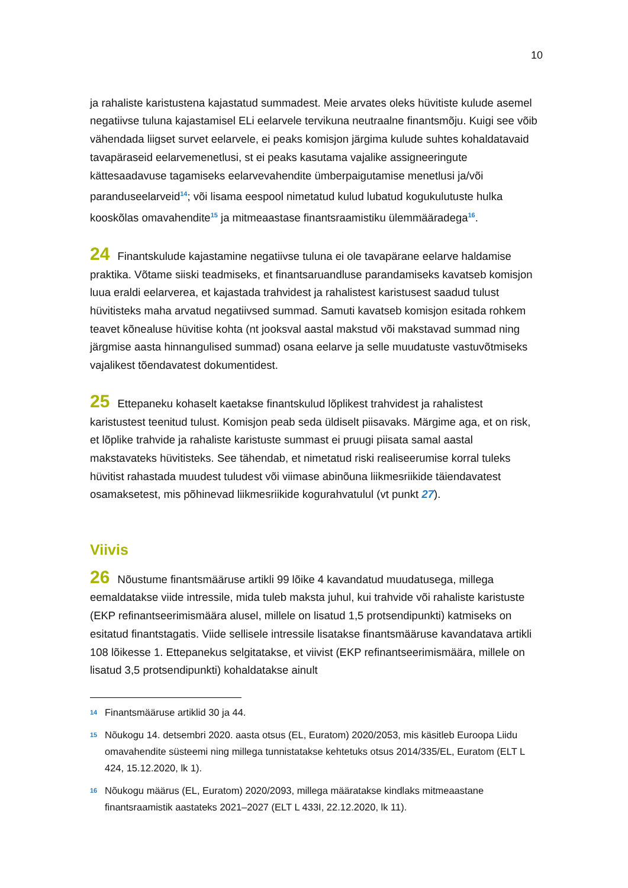10
ja rahaliste karistustena kajastatud summadest. Meie arvates oleks hüvitiste kulude asemel negatiivse tuluna kajastamisel ELi eelarvele tervikuna neutraalne finantsmõju. Kuigi see võib vähendada liigset survet eelarvele, ei peaks komisjon järgima kulude suhtes kohaldatavaid tavapäraseid eelarvemenetlusi, st ei peaks kasutama vajalike assigneeringute kättesaadavuse tagamiseks eelarvevahendite ümberpaigutamise menetlusi ja/või paranduseelarveid<sup>14</sup>; või lisama eespool nimetatud kulud lubatud kogukulutuste hulka kooskõlas omavahendite<sup>15</sup> ja mitmeaastase finantsraamistiku ülemmääradega<sup>16</sup>.
24 Finantskulude kajastamine negatiivse tuluna ei ole tavapärane eelarve haldamise praktika. Võtame siiski teadmiseks, et finantsaruandluse parandamiseks kavatseb komisjon luua eraldi eelarverea, et kajastada trahvidest ja rahalistest karistusest saadud tulust hüvitisteks maha arvatud negatiivsed summad. Samuti kavatseb komisjon esitada rohkem teavet kõnealuse hüvitise kohta (nt jooksval aastal makstud või makstavad summad ning järgmise aasta hinnangulised summad) osana eelarve ja selle muudatuste vastuvõtmiseks vajalikest tõendavatest dokumentidest.
25 Ettepaneku kohaselt kaetakse finantskulud lõplikest trahvidest ja rahalistest karistustest teenitud tulust. Komisjon peab seda üldiselt piisavaks. Märgime aga, et on risk, et lõplike trahvide ja rahaliste karistuste summast ei pruugi piisata samal aastal makstavateks hüvitisteks. See tähendab, et nimetatud riski realiseerumise korral tuleks hüvitist rahastada muudest tuludest või viimase abinõuna liikmesriikide täiendavatest osamaksetest, mis põhinevad liikmesriikide kogurahvatulul (vt punkt 27).
Viivis
26 Nõustume finantsmääruse artikli 99 lõike 4 kavandatud muudatusega, millega eemaldatakse viide intressile, mida tuleb maksta juhul, kui trahvide või rahaliste karistuste (EKP refinantseerimismäära alusel, millele on lisatud 1,5 protsendipunkti) katmiseks on esitatud finantstagatis. Viide sellisele intressile lisatakse finantsmääruse kavandatava artikli 108 lõikesse 1. Ettepanekus selgitatakse, et viivist (EKP refinantseerimismäära, millele on lisatud 3,5 protsendipunkti) kohaldatakse ainult
<sup>14</sup> Finantsmääruse artiklid 30 ja 44.
<sup>15</sup> Nõukogu 14. detsembri 2020. aasta otsus (EL, Euratom) 2020/2053, mis käsitleb Euroopa Liidu omavahendite süsteemi ning millega tunnistatakse kehtetuks otsus 2014/335/EL, Euratom (ELT L 424, 15.12.2020, lk 1).
<sup>16</sup> Nõukogu määrus (EL, Euratom) 2020/2093, millega määratakse kindlaks mitmeaastane finantsraamistik aastateks 2021–2027 (ELT L 433I, 22.12.2020, lk 11).